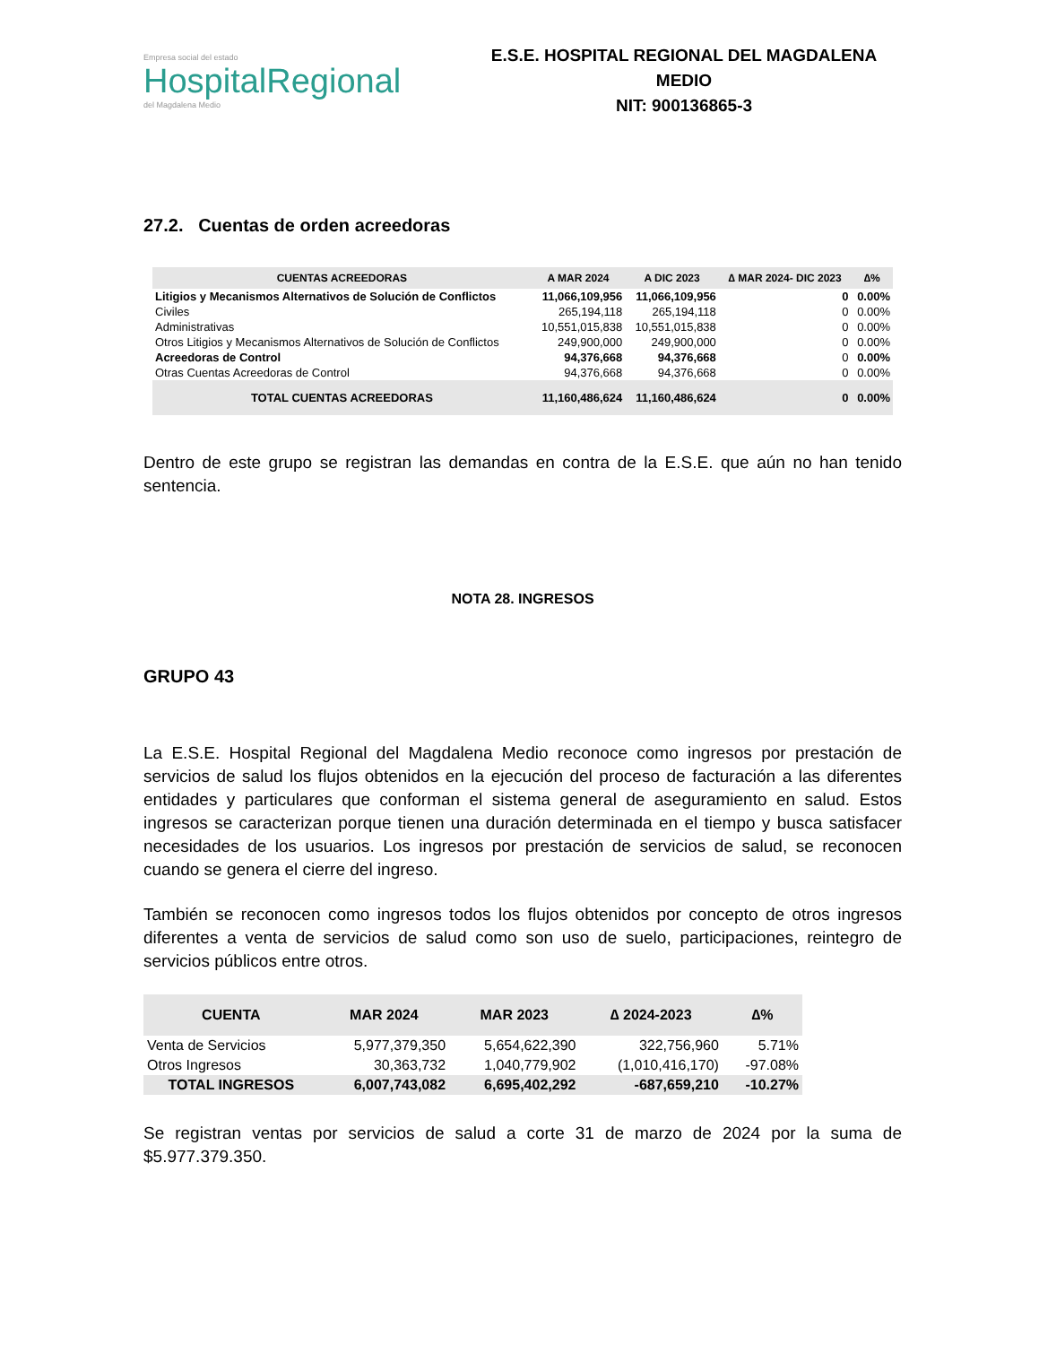Empresa social del estado
HospitalRegional
del Magdalena Medio
E.S.E. HOSPITAL REGIONAL DEL MAGDALENA MEDIO
NIT: 900136865-3
27.2. Cuentas de orden acreedoras
| CUENTAS ACREEDORAS | A MAR 2024 | A DIC 2023 | ∆ MAR 2024- DIC 2023 | ∆% |
| --- | --- | --- | --- | --- |
| Litigios y Mecanismos Alternativos de Solución de Conflictos | 11,066,109,956 | 11,066,109,956 | 0 | 0.00% |
| Civiles | 265,194,118 | 265,194,118 | 0 | 0.00% |
| Administrativas | 10,551,015,838 | 10,551,015,838 | 0 | 0.00% |
| Otros Litigios y Mecanismos Alternativos de Solución de Conflictos | 249,900,000 | 249,900,000 | 0 | 0.00% |
| Acreedoras de Control | 94,376,668 | 94,376,668 | 0 | 0.00% |
| Otras Cuentas Acreedoras de Control | 94,376,668 | 94,376,668 | 0 | 0.00% |
| TOTAL CUENTAS ACREEDORAS | 11,160,486,624 | 11,160,486,624 | 0 | 0.00% |
Dentro de este grupo se registran las demandas en contra de la E.S.E. que aún no han tenido sentencia.
NOTA 28. INGRESOS
GRUPO 43
La E.S.E. Hospital Regional del Magdalena Medio reconoce como ingresos por prestación de servicios de salud los flujos obtenidos en la ejecución del proceso de facturación a las diferentes entidades y particulares que conforman el sistema general de aseguramiento en salud. Estos ingresos se caracterizan porque tienen una duración determinada en el tiempo y busca satisfacer necesidades de los usuarios. Los ingresos por prestación de servicios de salud, se reconocen cuando se genera el cierre del ingreso.
También se reconocen como ingresos todos los flujos obtenidos por concepto de otros ingresos diferentes a venta de servicios de salud como son uso de suelo, participaciones, reintegro de servicios públicos entre otros.
| CUENTA | MAR 2024 | MAR 2023 | ∆ 2024-2023 | ∆% |
| --- | --- | --- | --- | --- |
| Venta de Servicios | 5,977,379,350 | 5,654,622,390 | 322,756,960 | 5.71% |
| Otros Ingresos | 30,363,732 | 1,040,779,902 | (1,010,416,170) | -97.08% |
| TOTAL INGRESOS | 6,007,743,082 | 6,695,402,292 | -687,659,210 | -10.27% |
Se registran ventas por servicios de salud a corte 31 de marzo de 2024 por la suma de $5.977.379.350.